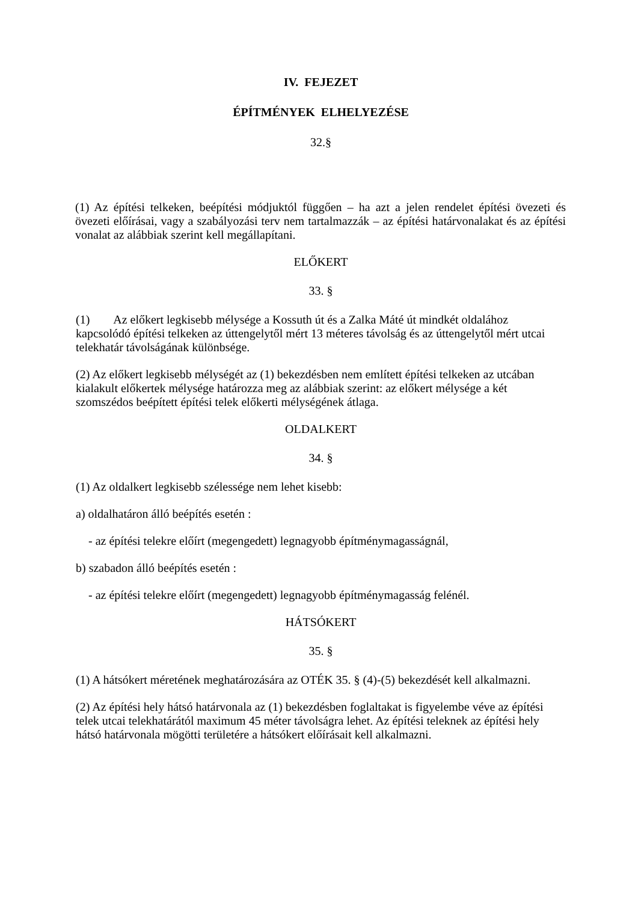IV. FEJEZET
ÉPÍTMÉNYEK ELHELYEZÉSE
32.§
(1) Az építési telkeken, beépítési módjuktól függően – ha azt a jelen rendelet építési övezeti és övezeti előírásai, vagy a szabályozási terv nem tartalmazzák – az építési határvonalakat és az építési vonalat az alábbiak szerint kell megállapítani.
ELŐKERT
33. §
(1) Az előkert legkisebb mélysége a Kossuth út és a Zalka Máté út mindkét oldalához kapcsolódó építési telkeken az úttengelytől mért 13 méteres távolság és az úttengelytől mért utcai telekhatár távolságának különbsége.
(2) Az előkert legkisebb mélységét az (1) bekezdésben nem említett építési telkeken az utcában kialakult előkertek mélysége határozza meg az alábbiak szerint: az előkert mélysége a két szomszédos beépített építési telek előkerti mélységének átlaga.
OLDALKERT
34. §
(1) Az oldalkert legkisebb szélessége nem lehet kisebb:
a) oldalhatáron álló beépítés esetén :
- az építési telekre előírt (megengedett) legnagyobb építménymagasságnál,
b) szabadon álló beépítés esetén :
- az építési telekre előírt (megengedett) legnagyobb építménymagasság felénél.
HÁTSÓKERT
35. §
(1) A hátsókert méretének meghatározására az OTÉK 35. § (4)-(5) bekezdését kell alkalmazni.
(2) Az építési hely hátsó határvonala az (1) bekezdésben foglaltakat is figyelembe véve az építési telek utcai telekhatárától maximum 45 méter távolságra lehet. Az építési teleknek az építési hely hátsó határvonala mögötti területére a hátsókert előírásait kell alkalmazni.